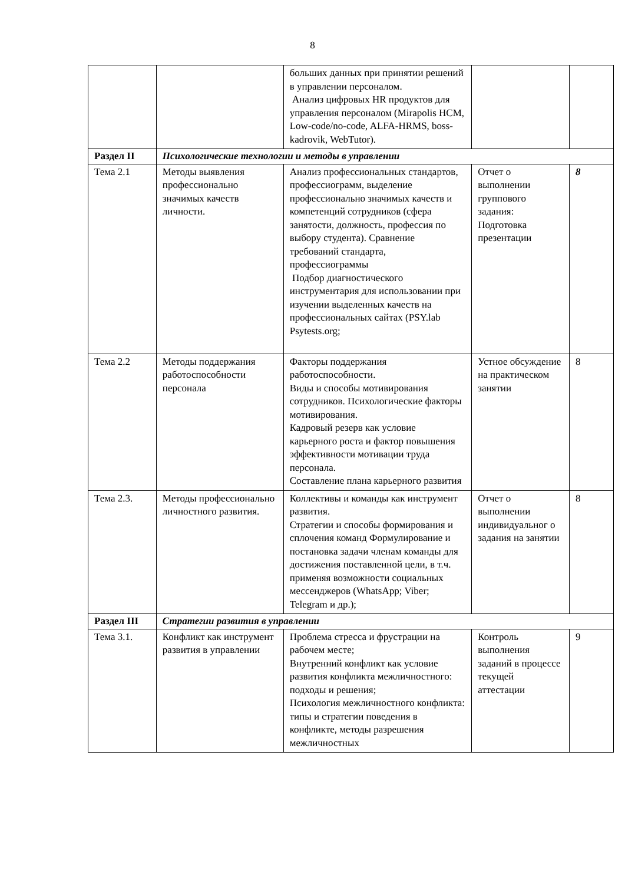8
| | | больших данных при принятии решений в управлении персоналом. Анализ цифровых HR продуктов для управления персоналом (Mirapolis HCM, Low-code/no-code, ALFA-HRMS, boss-kadrovik, WebTutor). | | |
| Раздел II | Психологические технологии и методы в управлении | | | |
| Тема 2.1 | Методы выявления профессионально значимых качеств личности. | Анализ профессиональных стандартов, профессиограмм, выделение профессионально значимых качеств и компетенций сотрудников (сфера занятости, должность, профессия по выбору студента). Сравнение требований стандарта, профессиограммы Подбор диагностического инструментария для использовании при изучении выделенных качеств на профессиональных сайтах (PSY.lab Psytests.org; | Отчет о выполнении группового задания: Подготовка презентации | 8 |
| Тема 2.2 | Методы поддержания работоспособности персонала | Факторы поддержания работоспособности. Виды и способы мотивирования сотрудников. Психологические факторы мотивирования. Кадровый резерв как условие карьерного роста и фактор повышения эффективности мотивации труда персонала. Составление плана карьерного развития | Устное обсуждение на практическом занятии | 8 |
| Тема 2.3. | Методы профессионально личностного развития. | Коллективы и команды как инструмент развития. Стратегии и способы формирования и сплочения команд Формулирование и постановка задачи членам команды для достижения поставленной цели, в т.ч. применяя возможности социальных мессенджеров (WhatsApp; Viber; Telegram и др.); | Отчет о выполнении индивидуальног о задания на занятии | 8 |
| Раздел III | Стратегии развития в управлении | | | |
| Тема 3.1. | Конфликт как инструмент развития в управлении | Проблема стресса и фрустрации на рабочем месте; Внутренний конфликт как условие развития конфликта межличностного: подходы и решения; Психология межличностного конфликта: типы и стратегии поведения в конфликте, методы разрешения межличностных | Контроль выполнения заданий в процессе текущей аттестации | 9 |